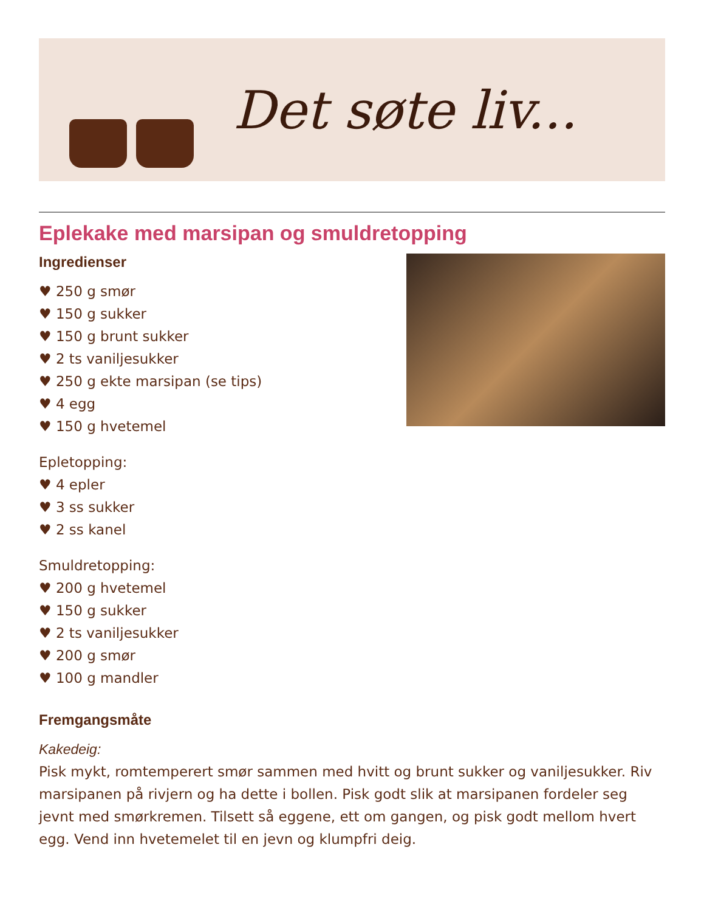Det søte liv...
Eplekake med marsipan og smuldretopping
Ingredienser
♥ 250 g smør
♥ 150 g sukker
♥ 150 g brunt sukker
♥ 2 ts vaniljesukker
♥ 250 g ekte marsipan (se tips)
♥ 4 egg
♥ 150 g hvetemel
Epletopping:
♥ 4 epler
♥ 3 ss sukker
♥ 2 ss kanel
Smuldretopping:
♥ 200 g hvetemel
♥ 150 g sukker
♥ 2 ts vaniljesukker
♥ 200 g smør
♥ 100 g mandler
Fremgangsmåte
Kakedeig:
Pisk mykt, romtemperert smør sammen med hvitt og brunt sukker og vaniljesukker. Riv marsipanen på rivjern og ha dette i bollen. Pisk godt slik at marsipanen fordeler seg jevnt med smørkremen. Tilsett så eggene, ett om gangen, og pisk godt mellom hvert egg. Vend inn hvetemelet til en jevn og klumpfri deig.